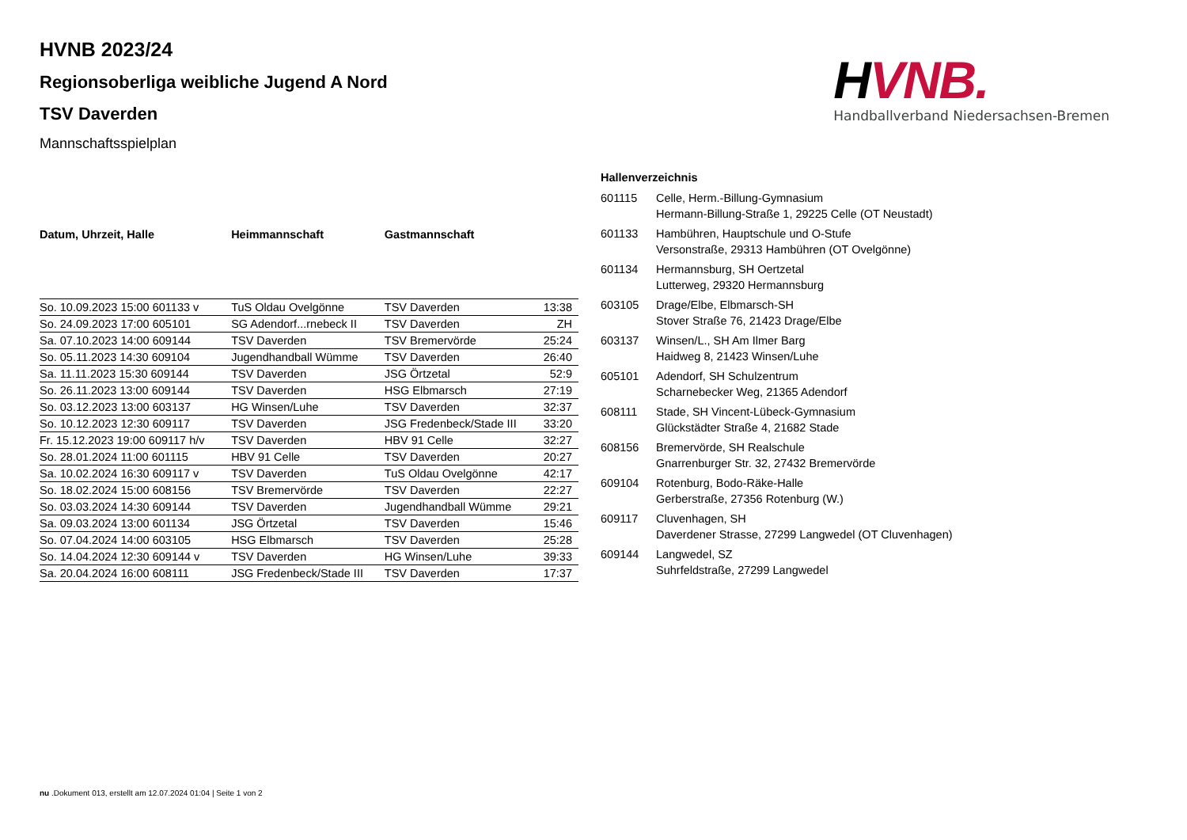HVNB 2023/24
Regionsoberliga weibliche Jugend A Nord
TSV Daverden
Mannschaftsspielplan
HVNB.
Handballverband Niedersachsen-Bremen
| Datum, Uhrzeit, Halle | Heimmannschaft | Gastmannschaft | |
| --- | --- | --- | --- |
| So. 10.09.2023 15:00 601133 v | TuS Oldau Ovelgönne | TSV Daverden | 13:38 |
| So. 24.09.2023 17:00 605101 | SG Adendorf...rnebeck II | TSV Daverden | ZH |
| Sa. 07.10.2023 14:00 609144 | TSV Daverden | TSV Bremervörde | 25:24 |
| So. 05.11.2023 14:30 609104 | Jugendhandball Wümme | TSV Daverden | 26:40 |
| Sa. 11.11.2023 15:30 609144 | TSV Daverden | JSG Örtzetal | 52:9 |
| So. 26.11.2023 13:00 609144 | TSV Daverden | HSG Elbmarsch | 27:19 |
| So. 03.12.2023 13:00 603137 | HG Winsen/Luhe | TSV Daverden | 32:37 |
| So. 10.12.2023 12:30 609117 | TSV Daverden | JSG Fredenbeck/Stade III | 33:20 |
| Fr. 15.12.2023 19:00 609117 h/v | TSV Daverden | HBV 91 Celle | 32:27 |
| So. 28.01.2024 11:00 601115 | HBV 91 Celle | TSV Daverden | 20:27 |
| Sa. 10.02.2024 16:30 609117 v | TSV Daverden | TuS Oldau Ovelgönne | 42:17 |
| So. 18.02.2024 15:00 608156 | TSV Bremervörde | TSV Daverden | 22:27 |
| So. 03.03.2024 14:30 609144 | TSV Daverden | Jugendhandball Wümme | 29:21 |
| Sa. 09.03.2024 13:00 601134 | JSG Örtzetal | TSV Daverden | 15:46 |
| So. 07.04.2024 14:00 603105 | HSG Elbmarsch | TSV Daverden | 25:28 |
| So. 14.04.2024 12:30 609144 v | TSV Daverden | HG Winsen/Luhe | 39:33 |
| Sa. 20.04.2024 16:00 608111 | JSG Fredenbeck/Stade III | TSV Daverden | 17:37 |
| Hallenverzeichnis | |
| --- | --- |
| 601115 | Celle, Herm.-Billung-Gymnasium Hermann-Billung-Straße 1, 29225 Celle (OT Neustadt) |
| 601133 | Hambühren, Hauptschule und O-Stufe Versonstraße, 29313 Hambühren (OT Ovelgönne) |
| 601134 | Hermannsburg, SH Oertzetal Lutterweg, 29320 Hermannsburg |
| 603105 | Drage/Elbe, Elbmarsch-SH Stover Straße 76, 21423 Drage/Elbe |
| 603137 | Winsen/L., SH Am Ilmer Barg Haidweg 8, 21423 Winsen/Luhe |
| 605101 | Adendorf, SH Schulzentrum Scharnebecker Weg, 21365 Adendorf |
| 608111 | Stade, SH Vincent-Lübeck-Gymnasium Glückstädter Straße 4, 21682 Stade |
| 608156 | Bremervörde, SH Realschule Gnarrenburger Str. 32, 27432 Bremervörde |
| 609104 | Rotenburg, Bodo-Räke-Halle Gerberstraße, 27356 Rotenburg (W.) |
| 609117 | Cluvenhagen, SH Daverdener Strasse, 27299 Langwedel (OT Cluvenhagen) |
| 609144 | Langwedel, SZ Suhrfeldstraße, 27299 Langwedel |
nu .Dokument 013, erstellt am 12.07.2024 01:04 | Seite 1 von 2